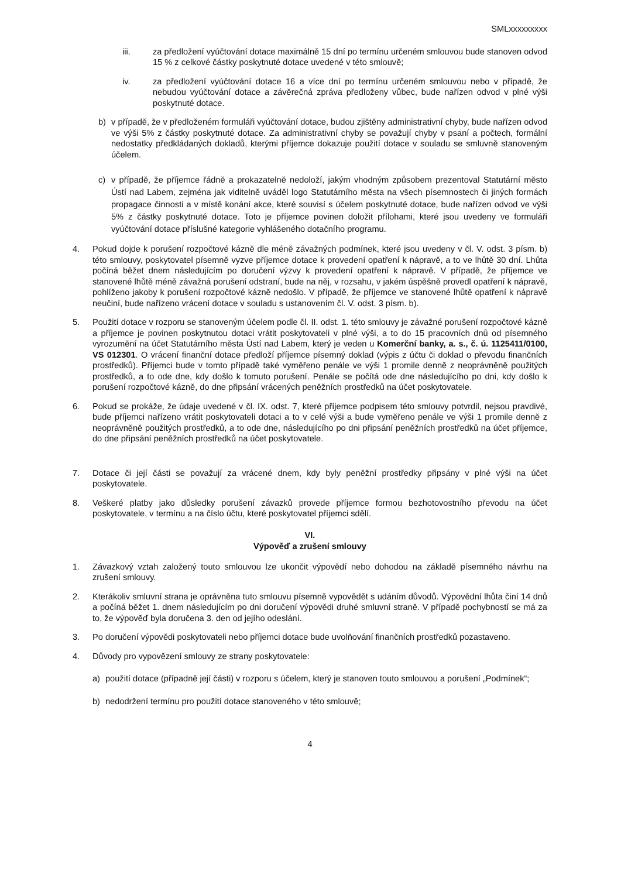SMLxxxxxxxxx
iii. za předložení vyúčtování dotace maximálně 15 dní po termínu určeném smlouvou bude stanoven odvod 15 % z celkové částky poskytnuté dotace uvedené v této smlouvě;
iv. za předložení vyúčtování dotace 16 a více dní po termínu určeném smlouvou nebo v případě, že nebudou vyúčtování dotace a závěrečná zpráva předloženy vůbec, bude nařízen odvod v plné výši poskytnuté dotace.
b) v případě, že v předloženém formuláři vyúčtování dotace, budou zjištěny administrativní chyby, bude nařízen odvod ve výši 5% z částky poskytnuté dotace. Za administrativní chyby se považují chyby v psaní a počtech, formální nedostatky předkládaných dokladů, kterými příjemce dokazuje použití dotace v souladu se smluvně stanoveným účelem.
c) v případě, že příjemce řádně a prokazatelně nedoloží, jakým vhodným způsobem prezentoval Statutární město Ústí nad Labem, zejména jak viditelně uváděl logo Statutárního města na všech písemnostech či jiných formách propagace činnosti a v místě konání akce, které souvisí s účelem poskytnuté dotace, bude nařízen odvod ve výši 5% z částky poskytnuté dotace. Toto je příjemce povinen doložit přílohami, které jsou uvedeny ve formuláři vyúčtování dotace příslušné kategorie vyhlášeného dotačního programu.
4. Pokud dojde k porušení rozpočtové kázně dle méně závažných podmínek, které jsou uvedeny v čl. V. odst. 3 písm. b) této smlouvy, poskytovatel písemně vyzve příjemce dotace k provedení opatření k nápravě, a to ve lhůtě 30 dní. Lhůta počíná běžet dnem následujícím po doručení výzvy k provedení opatření k nápravě. V případě, že příjemce ve stanovené lhůtě méně závažná porušení odstraní, bude na něj, v rozsahu, v jakém úspěšně provedl opatření k nápravě, pohlíženo jakoby k porušení rozpočtové kázně nedošlo. V případě, že příjemce ve stanovené lhůtě opatření k nápravě neučiní, bude nařízeno vrácení dotace v souladu s ustanovením čl. V. odst. 3 písm. b).
5. Použití dotace v rozporu se stanoveným účelem podle čl. II. odst. 1. této smlouvy je závažné porušení rozpočtové kázně a příjemce je povinen poskytnutou dotaci vrátit poskytovateli v plné výši, a to do 15 pracovních dnů od písemného vyrozumění na účet Statutárního města Ústí nad Labem, který je veden u Komerční banky, a. s., č. ú. 1125411/0100, VS 012301. O vrácení finanční dotace předloží příjemce písemný doklad (výpis z účtu či doklad o převodu finančních prostředků). Příjemci bude v tomto případě také vyměřeno penále ve výši 1 promile denně z neoprávněně použitých prostředků, a to ode dne, kdy došlo k tomuto porušení. Penále se počítá ode dne následujícího po dni, kdy došlo k porušení rozpočtové kázně, do dne připsání vrácených peněžních prostředků na účet poskytovatele.
6. Pokud se prokáže, že údaje uvedené v čl. IX. odst. 7, které příjemce podpisem této smlouvy potvrdil, nejsou pravdivé, bude příjemci nařízeno vrátit poskytovateli dotaci a to v celé výši a bude vyměřeno penále ve výši 1 promile denně z neoprávněně použitých prostředků, a to ode dne, následujícího po dni připsání peněžních prostředků na účet příjemce, do dne připsání peněžních prostředků na účet poskytovatele.
7. Dotace či její části se považují za vrácené dnem, kdy byly peněžní prostředky připsány v plné výši na účet poskytovatele.
8. Veškeré platby jako důsledky porušení závazků provede příjemce formou bezhotovostního převodu na účet poskytovatele, v termínu a na číslo účtu, které poskytovatel příjemci sdělí.
VI.
Výpověď a zrušení smlouvy
1. Závazkový vztah založený touto smlouvou lze ukončit výpovědí nebo dohodou na základě písemného návrhu na zrušení smlouvy.
2. Kterákoliv smluvní strana je oprávněna tuto smlouvu písemně vypovědět s udáním důvodů. Výpovědní lhůta činí 14 dnů a počíná běžet 1. dnem následujícím po dni doručení výpovědi druhé smluvní straně. V případě pochybností se má za to, že výpověď byla doručena 3. den od jejího odeslání.
3. Po doručení výpovědi poskytovateli nebo příjemci dotace bude uvolňování finančních prostředků pozastaveno.
4. Důvody pro vypovězení smlouvy ze strany poskytovatele:
a) použití dotace (případně její části) v rozporu s účelem, který je stanoven touto smlouvou a porušení „Podmínek“;
b) nedodržení termínu pro použití dotace stanoveného v této smlouvě;
4